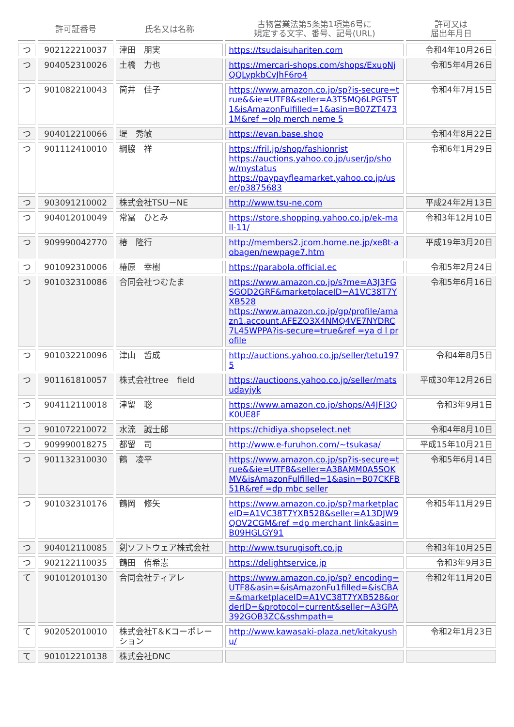| | 許可証番号 | 氏名又は名称 | 古物営業法第5条第1項第6号に 規定する文字、番号、記号(URL) | 許可又は 届出年月日 |
| --- | --- | --- | --- | --- |
| つ | 902122210037 | 津田 朋実 | https://tsudaisuhariten.com | 令和4年10月26日 |
| つ | 904052310026 | 土橋 力也 | https://mercari-shops.com/shops/ExupNjQQLypkbCvJhF6ro4 | 令和5年4月26日 |
| つ | 901082210043 | 筒井 佳子 | https://www.amazon.co.jp/sp?is-secure=true&&ie=UTF8&seller=A3T5MQ6LPGT5T1&isAmazonFulfilled=1&asin=B07ZT4731M&ref =olp merch neme 5 | 令和4年7月15日 |
| つ | 904012210066 | 堤 秀敏 | https://evan.base.shop | 令和4年8月22日 |
| つ | 901112410010 | 綱脇 祥 | https://fril.jp/shop/fashionrist https://auctions.yahoo.co.jp/user/jp/show/mystatus https://paypayfleamarket.yahoo.co.jp/user/p3875683 | 令和6年1月29日 |
| つ | 903091210002 | 株式会社TSU－NE | http://www.tsu-ne.com | 平成24年2月13日 |
| つ | 904012010049 | 常冨 ひとみ | https://store.shopping.yahoo.co.jp/ek-mall-11/ | 令和3年12月10日 |
| つ | 909990042770 | 椿 隆行 | http://members2.jcom.home.ne.jp/xe8t-aobagen/newpage7.htm | 平成19年3月20日 |
| つ | 901092310006 | 椿原 幸樹 | https://parabola.official.ec | 令和5年2月24日 |
| つ | 901032310086 | 合同会社つむたま | https://www.amazon.co.jp/s?me=A3J3FGSGOD2GRF&marketplaceID=A1VC38T7YXB528 https://www.amazon.co.jp/gp/profile/amazn1.account.AFEZO3X4NMQ4VE7NYDRC7L45WPPA?is-secure=true&ref =ya d l profile | 令和5年6月16日 |
| つ | 901032210096 | 津山 哲成 | http://auctions.yahoo.co.jp/seller/tetu1975 | 令和4年8月5日 |
| つ | 901161810057 | 株式会社tree field | https://auctioons.yahoo.co.jp/seller/matsudayjyk | 平成30年12月26日 |
| つ | 904112110018 | 津留 聡 | https://www.amazon.co.jp/shops/A4JFI3QK0UE8F | 令和3年9月1日 |
| つ | 901072210072 | 水流 誠士郎 | https://chidiya.shopselect.net | 令和4年8月10日 |
| つ | 909990018275 | 都留 司 | http://www.e-furuhon.com/~tsukasa/ | 平成15年10月21日 |
| つ | 901132310030 | 鶴 凌平 | https://www.amazon.co.jp/sp?is-secure=true&&ie=UTF8&seller=A38AMM0A5SOKMV&isAmazonFulfilled=1&asin=B07CKFB51R&ref =dp mbc seller | 令和5年6月14日 |
| つ | 901032310176 | 鶴岡 修矢 | https://www.amazon.co.jp/sp?marketplaceID=A1VC38T7YXB528&seller=A13DJW9QOV2CGM&ref =dp merchant link&asin=B09HGLGY91 | 令和5年11月29日 |
| つ | 904012110085 | 剣ソフトウェア株式会社 | http://www.tsurugisoft.co.jp | 令和3年10月25日 |
| つ | 902122110035 | 鶴田 侑希憲 | https://delightservice.jp | 令和3年9月3日 |
| て | 901012010130 | 合同会社ティアレ | https://www.amazon.co.jp/sp? encoding=UTF8&asin=&isAmazonFu1filled=&isCBA=&marketplaceID=A1VC38T7YXB528&orderID=&protocol=current&seller=A3GPA392GOB3ZC&sshmpath= | 令和2年11月20日 |
| て | 902052010010 | 株式会社T＆Kコーポレーション | http://www.kawasaki-plaza.net/kitakyushu/ | 令和2年1月23日 |
| て | 901012210138 | 株式会社DNC | | |